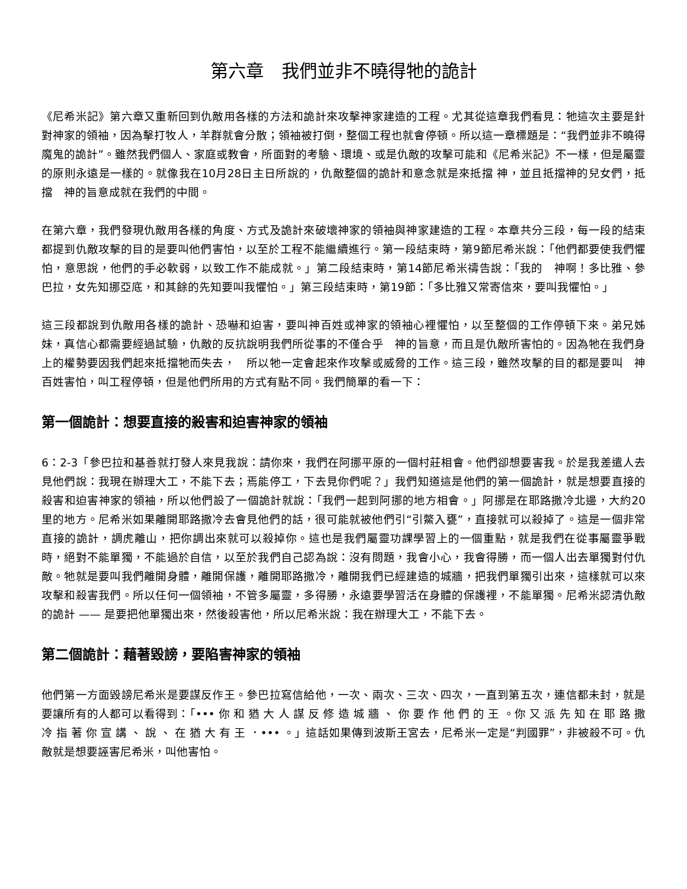第六章　我們並非不曉得牠的詭計
《尼希米記》第六章又重新回到仇敵用各樣的方法和詭計來攻擊神家建造的工程。尤其從這章我們看見：牠這次主要是針對神家的領袖，因為擊打牧人，羊群就會分散；領袖被打倒，整個工程也就會停頓。所以這一章標題是：“我們並非不曉得魔鬼的詭計”。雖然我們個人、家庭或教會，所面對的考驗、環境、或是仇敵的攻擊可能和《尼希米記》不一樣，但是屬靈的原則永遠是一樣的。就像我在10月28日主日所說的，仇敵整個的詭計和意念就是來抵擋 神，並且抵擋神的兒女們，抵擋　神的旨意成就在我們的中間。
在第六章，我們發現仇敵用各樣的角度、方式及詭計來破壞神家的領袖與神家建造的工程。本章共分三段，每一段的結束都提到仇敵攻擊的目的是要叫他們害怕，以至於工程不能繼續進行。第一段結束時，第9節尼希米說：「他們都要使我們懼怕，意思說，他們的手必軟弱，以致工作不能成就。」第二段結束時，第14節尼希米禱告說：「我的　神啊！多比雅、參巴拉，女先知挪亞底，和其餘的先知要叫我懼怕。」第三段結束時，第19節：「多比雅又常寄信來，要叫我懼怕。」
這三段都說到仇敵用各樣的詭計、恐嚇和迫害，要叫神百姓或神家的領袖心裡懼怕，以至整個的工作停頓下來。弟兄姊妹，真信心都需要經過試驗，仇敵的反抗說明我們所從事的不僅合乎　神的旨意，而且是仇敵所害怕的。因為牠在我們身上的權勢要因我們起來抵擋牠而失去，　所以牠一定會起來作攻擊或威脅的工作。這三段，雖然攻擊的目的都是要叫　神百姓害怕，叫工程停頓，但是他們所用的方式有點不同。我們簡單的看一下：
第一個詭計：想要直接的殺害和迫害神家的領袖
6：2-3「參巴拉和基善就打發人來見我說：請你來，我們在阿挪平原的一個村莊相會。他們卻想要害我。於是我差遣人去見他們說：我現在辦理大工，不能下去；焉能停工，下去見你們呢？」我們知道這是他們的第一個詭計，就是想要直接的殺害和迫害神家的領袖，所以他們設了一個詭計就說：「我們一起到阿挪的地方相會。」阿挪是在耶路撒冷北邊，大約20里的地方。尼希米如果離開耶路撒冷去會見他們的話，很可能就被他們引“引鱉入甕”，直接就可以殺掉了。這是一個非常直接的詭計，調虎離山，把你調出來就可以殺掉你。這也是我們屬靈功課學習上的一個重點，就是我們在從事屬靈爭戰時，絕對不能單獨，不能過於自信，以至於我們自己認為說：沒有問題，我會小心，我會得勝，而一個人出去單獨對付仇敵。牠就是要叫我們離開身體，離開保護，離開耶路撒冷，離開我們已經建造的城牆，把我們單獨引出來，這樣就可以來攻擊和殺害我們。所以任何一個領袖，不管多屬靈，多得勝，永遠要學習活在身體的保護裡，不能單獨。尼希米認清仇敵的詭計 —— 是要把他單獨出來，然後殺害他，所以尼希米說：我在辦理大工，不能下去。
第二個詭計：藉著毀謗，要陷害神家的領袖
他們第一方面毀謗尼希米是要謀反作王。參巴拉寫信給他，一次、兩次、三次、四次，一直到第五次，連信都未封，就是要讓所有的人都可以看得到：「••• 你 和 猶 大 人 謀 反 修 造 城 牆 、 你 要 作 他 們 的 王 。你 又 派 先 知 在 耶 路 撒 冷 指 著 你 宣 講 、 說 、 在 猶 大 有 王 ．••• 。」這話如果傳到波斯王宮去，尼希米一定是“判國罪”，非被殺不可。仇敵就是想要誣害尼希米，叫他害怕。